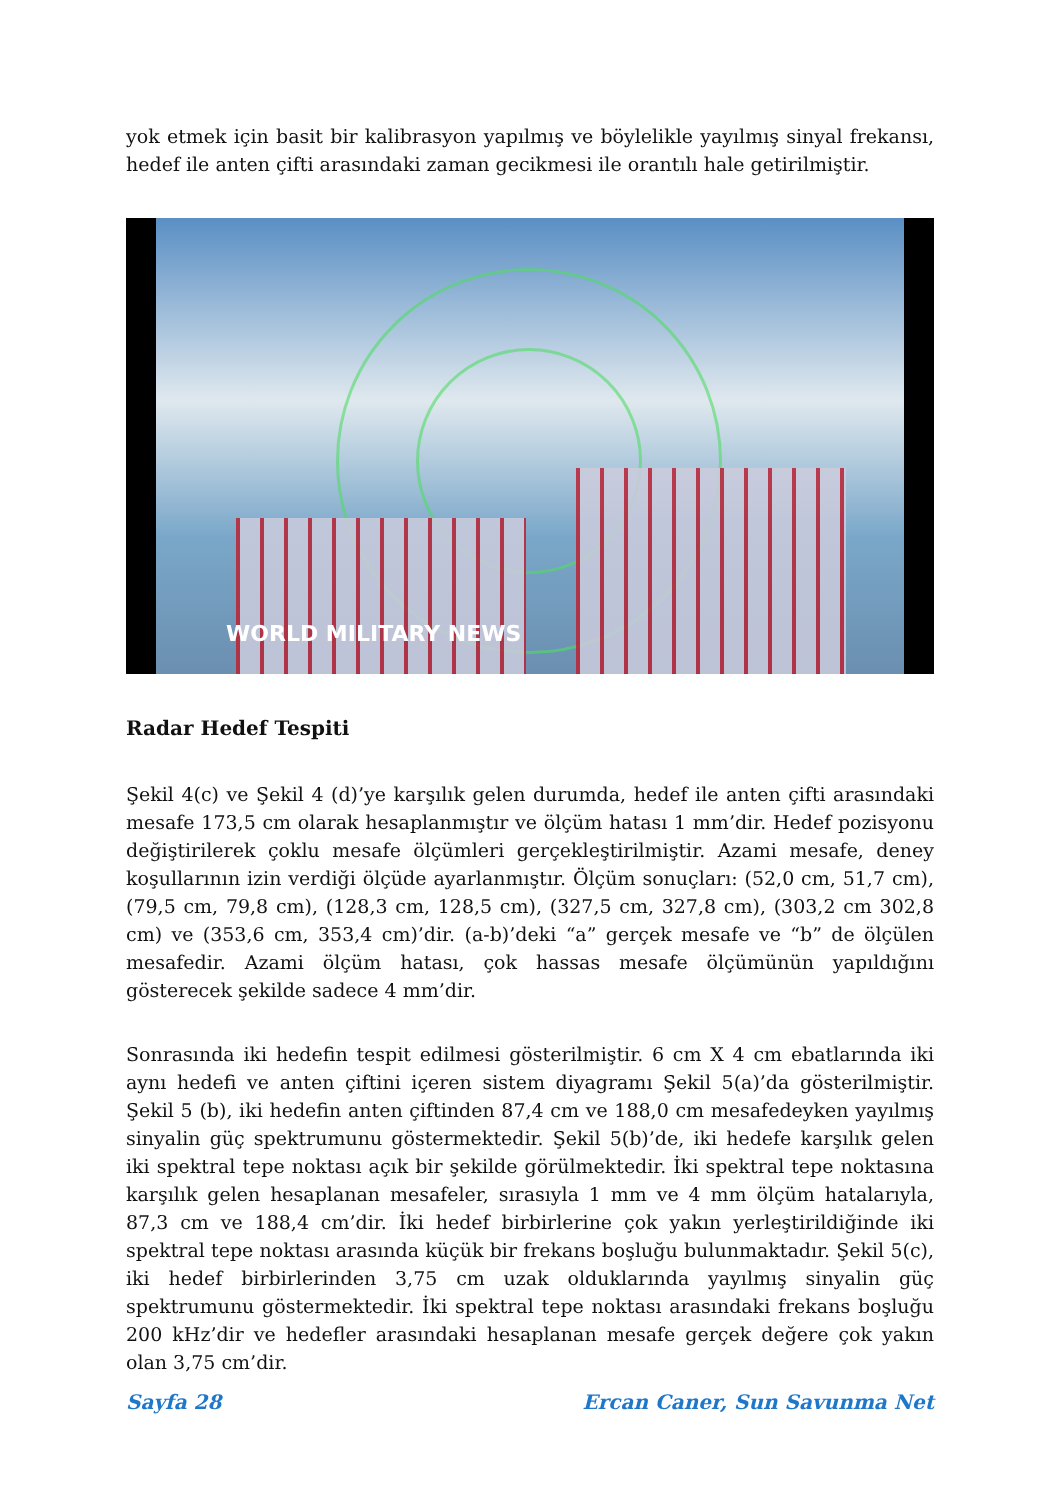yok etmek için basit bir kalibrasyon yapılmış ve böylelikle yayılmış sinyal frekansı, hedef ile anten çifti arasındaki zaman gecikmesi ile orantılı hale getirilmiştir.
WORLD MILITARY NEWS
Radar Hedef Tespiti
Şekil 4(c) ve Şekil 4 (d)’ye karşılık gelen durumda, hedef ile anten çifti arasındaki mesafe 173,5 cm olarak hesaplanmıştır ve ölçüm hatası 1 mm’dir. Hedef pozisyonu değiştirilerek çoklu mesafe ölçümleri gerçekleştirilmiştir. Azami mesafe, deney koşullarının izin verdiği ölçüde ayarlanmıştır. Ölçüm sonuçları: (52,0 cm, 51,7 cm), (79,5 cm, 79,8 cm), (128,3 cm, 128,5 cm), (327,5 cm, 327,8 cm), (303,2 cm 302,8 cm) ve (353,6 cm, 353,4 cm)’dir. (a-b)’deki “a” gerçek mesafe ve “b” de ölçülen mesafedir. Azami ölçüm hatası, çok hassas mesafe ölçümünün yapıldığını gösterecek şekilde sadece 4 mm’dir.
Sonrasında iki hedefin tespit edilmesi gösterilmiştir. 6 cm X 4 cm ebatlarında iki aynı hedefi ve anten çiftini içeren sistem diyagramı Şekil 5(a)’da gösterilmiştir. Şekil 5 (b), iki hedefin anten çiftinden 87,4 cm ve 188,0 cm mesafedeyken yayılmış sinyalin güç spektrumunu göstermektedir. Şekil 5(b)’de, iki hedefe karşılık gelen iki spektral tepe noktası açık bir şekilde görülmektedir. İki spektral tepe noktasına karşılık gelen hesaplanan mesafeler, sırasıyla 1 mm ve 4 mm ölçüm hatalarıyla, 87,3 cm ve 188,4 cm’dir. İki hedef birbirlerine çok yakın yerleştirildiğinde iki spektral tepe noktası arasında küçük bir frekans boşluğu bulunmaktadır. Şekil 5(c), iki hedef birbirlerinden 3,75 cm uzak olduklarında yayılmış sinyalin güç spektrumunu göstermektedir. İki spektral tepe noktası arasındaki frekans boşluğu 200 kHz’dir ve hedefler arasındaki hesaplanan mesafe gerçek değere çok yakın olan 3,75 cm’dir.
Sayfa 28 Ercan Caner, Sun Savunma Net